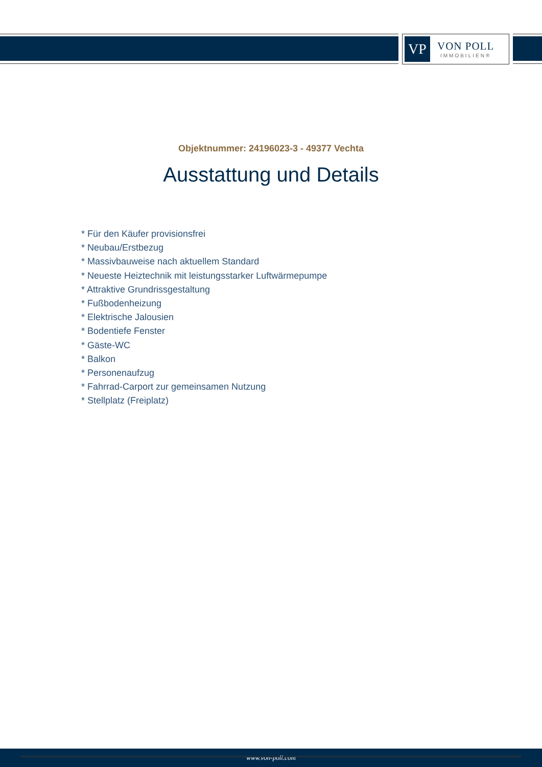VP
VON POLL
IMMOBILIEN®
Objektnummer: 24196023-3 - 49377 Vechta
Ausstattung und Details
* Für den Käufer provisionsfrei
* Neubau/Erstbezug
* Massivbauweise nach aktuellem Standard
* Neueste Heiztechnik mit leistungsstarker Luftwärmepumpe
* Attraktive Grundrissgestaltung
* Fußbodenheizung
* Elektrische Jalousien
* Bodentiefe Fenster
* Gäste-WC
* Balkon
* Personenaufzug
* Fahrrad-Carport zur gemeinsamen Nutzung
* Stellplatz (Freiplatz)
www.von-poll.com